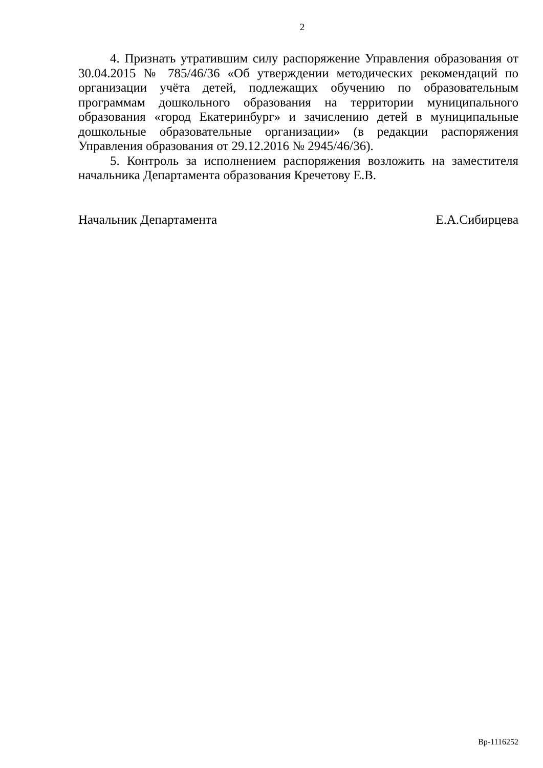2
4. Признать утратившим силу распоряжение Управления образования от 30.04.2015 № 785/46/36 «Об утверждении методических рекомендаций по организации учёта детей, подлежащих обучению по образовательным программам дошкольного образования на территории муниципального образования «город Екатеринбург» и зачислению детей в муниципальные дошкольные образовательные организации» (в редакции распоряжения Управления образования от 29.12.2016 № 2945/46/36).
5. Контроль за исполнением распоряжения возложить на заместителя начальника Департамента образования Кречетову Е.В.
Начальник Департамента Е.А.Сибирцева
Вр-1116252